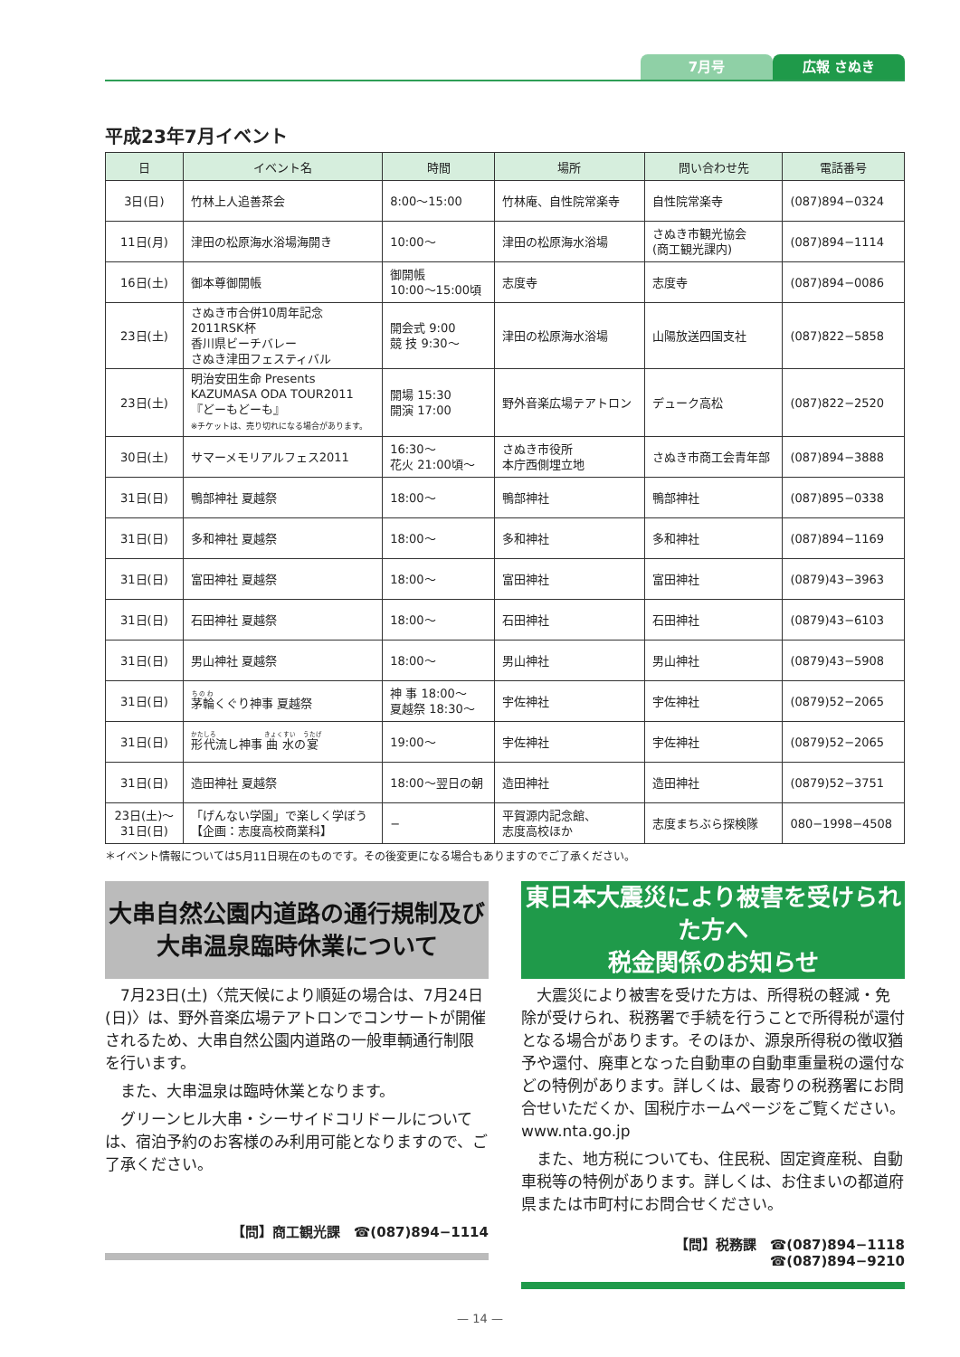7月号 広報 さぬき
平成23年7月イベント
| 日 | イベント名 | 時間 | 場所 | 問い合わせ先 | 電話番号 |
| --- | --- | --- | --- | --- | --- |
| 3日(日) | 竹林上人追善茶会 | 8:00～15:00 | 竹林庵、自性院常楽寺 | 自性院常楽寺 | (087)894−0324 |
| 11日(月) | 津田の松原海水浴場海開き | 10:00～ | 津田の松原海水浴場 | さぬき市観光協会 (商工観光課内) | (087)894−1114 |
| 16日(土) | 御本尊御開帳 | 御開帳 10:00～15:00頃 | 志度寺 | 志度寺 | (087)894−0086 |
| 23日(土) | さぬき市合併10周年記念 2011RSK杯 香川県ビーチバレー さぬき津田フェスティバル | 開会式 9:00 競 技 9:30～ | 津田の松原海水浴場 | 山陽放送四国支社 | (087)822−5858 |
| 23日(土) | 明治安田生命 Presents KAZUMASA ODA TOUR2011 『どーもどーも』 ※チケットは、売り切れになる場合があります。 | 開場 15:30 開演 17:00 | 野外音楽広場テアトロン | デューク高松 | (087)822−2520 |
| 30日(土) | サマーメモリアルフェス2011 | 16:30～ 花火 21:00頃～ | さぬき市役所 本庁西側埋立地 | さぬき市商工会青年部 | (087)894−3888 |
| 31日(日) | 鴨部神社 夏越祭 | 18:00～ | 鴨部神社 | 鴨部神社 | (087)895−0338 |
| 31日(日) | 多和神社 夏越祭 | 18:00～ | 多和神社 | 多和神社 | (087)894−1169 |
| 31日(日) | 富田神社 夏越祭 | 18:00～ | 富田神社 | 富田神社 | (0879)43−3963 |
| 31日(日) | 石田神社 夏越祭 | 18:00～ | 石田神社 | 石田神社 | (0879)43−6103 |
| 31日(日) | 男山神社 夏越祭 | 18:00～ | 男山神社 | 男山神社 | (0879)43−5908 |
| 31日(日) | 茅輪 くぐり神事 夏越祭 | 神 事 18:00～ 夏越祭 18:30～ | 宇佐神社 | 宇佐神社 | (0879)52−2065 |
| 31日(日) | 形代 流し神事 曲水 の 宴 | 19:00～ | 宇佐神社 | 宇佐神社 | (0879)52−2065 |
| 31日(日) | 造田神社 夏越祭 | 18:00～翌日の朝 | 造田神社 | 造田神社 | (0879)52−3751 |
| 23日(土)～ 31日(日) | 「げんない学園」で楽しく学ぼう 【企画：志度高校商業科】 | − | 平賀源内記念館、 志度高校ほか | 志度まちぶら探検隊 | 080−1998−4508 |
＊イベント情報については5月11日現在のものです。その後変更になる場合もありますのでご了承ください。
大串自然公園内道路の通行規制及び
大串温泉臨時休業について
　7月23日(土)〈荒天候により順延の場合は、7月24日(日)〉は、野外音楽広場テアトロンでコンサートが開催されるため、大串自然公園内道路の一般車輌通行制限を行います。
　また、大串温泉は臨時休業となります。
　グリーンヒル大串・シーサイドコリドールについては、宿泊予約のお客様のみ利用可能となりますので、ご了承ください。
【問】商工観光課　☎(087)894−1114
東日本大震災により被害を受けられた方へ
税金関係のお知らせ
　大震災により被害を受けた方は、所得税の軽減・免除が受けられ、税務署で手続を行うことで所得税が還付となる場合があります。そのほか、源泉所得税の徴収猶予や還付、廃車となった自動車の自動車重量税の還付などの特例があります。詳しくは、最寄りの税務署にお問合せいただくか、国税庁ホームページをご覧ください。www.nta.go.jp
　また、地方税についても、住民税、固定資産税、自動車税等の特例があります。詳しくは、お住まいの都道府県または市町村にお問合せください。
【問】税務課　☎(087)894−1118
☎(087)894−9210
— 14 —